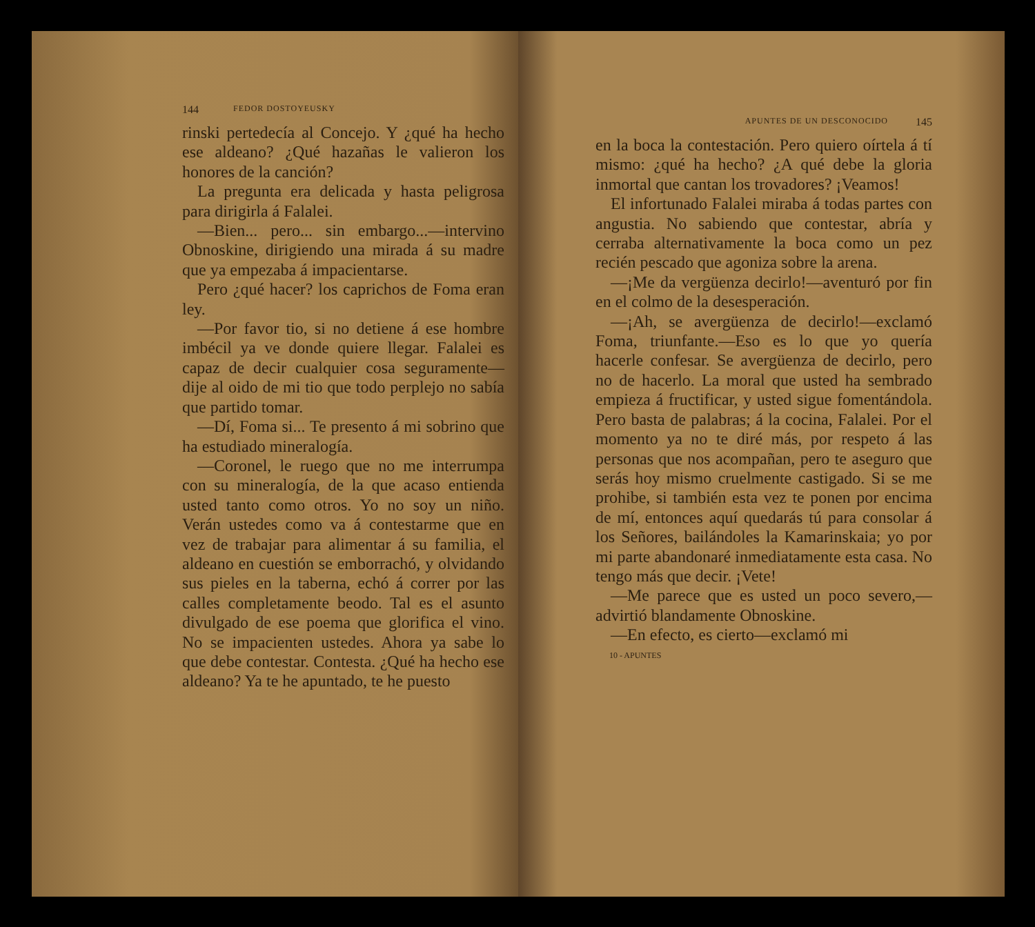144 FEDOR DOSTOYEUSKY
rinski pertedecía al Concejo. Y ¿qué ha hecho ese aldeano? ¿Qué hazañas le valieron los honores de la canción?
La pregunta era delicada y hasta peligrosa para dirigirla á Falalei.
—Bien... pero... sin embargo...—intervino Obnoskine, dirigiendo una mirada á su madre que ya empezaba á impacientarse.
Pero ¿qué hacer? los caprichos de Foma eran ley.
—Por favor tio, si no detiene á ese hombre imbécil ya ve donde quiere llegar. Falalei es capaz de decir cualquier cosa seguramente—dije al oido de mi tio que todo perplejo no sabía que partido tomar.
—Dí, Foma si... Te presento á mi sobrino que ha estudiado mineralogía.
—Coronel, le ruego que no me interrumpa con su mineralogía, de la que acaso entienda usted tanto como otros. Yo no soy un niño. Verán ustedes como va á contestarme que en vez de trabajar para alimentar á su familia, el aldeano en cuestión se emborrachó, y olvidando sus pieles en la taberna, echó á correr por las calles completamente beodo. Tal es el asunto divulgado de ese poema que glorifica el vino. No se impacienten ustedes. Ahora ya sabe lo que debe contestar. Contesta. ¿Qué ha hecho ese aldeano? Ya te he apuntado, te he puesto
APUNTES DE UN DESCONOCIDO 145
en la boca la contestación. Pero quiero oírtela á tí mismo: ¿qué ha hecho? ¿A qué debe la gloria inmortal que cantan los trovadores? ¡Veamos!
El infortunado Falalei miraba á todas partes con angustia. No sabiendo que contestar, abría y cerraba alternativamente la boca como un pez recién pescado que agoniza sobre la arena.
—¡Me da vergüenza decirlo!—aventuró por fin en el colmo de la desesperación.
—¡Ah, se avergüenza de decirlo!—exclamó Foma, triunfante.—Eso es lo que yo quería hacerle confesar. Se avergüenza de decirlo, pero no de hacerlo. La moral que usted ha sembrado empieza á fructificar, y usted sigue fomentándola. Pero basta de palabras; á la cocina, Falalei. Por el momento ya no te diré más, por respeto á las personas que nos acompañan, pero te aseguro que serás hoy mismo cruelmente castigado. Si se me prohibe, si también esta vez te ponen por encima de mí, entonces aquí quedarás tú para consolar á los Señores, bailándoles la Kamarinskaia; yo por mi parte abandonaré inmediatamente esta casa. No tengo más que decir. ¡Vete!
—Me parece que es usted un poco severo,—advirtió blandamente Obnoskine.
—En efecto, es cierto—exclamó mi
10 - APUNTES